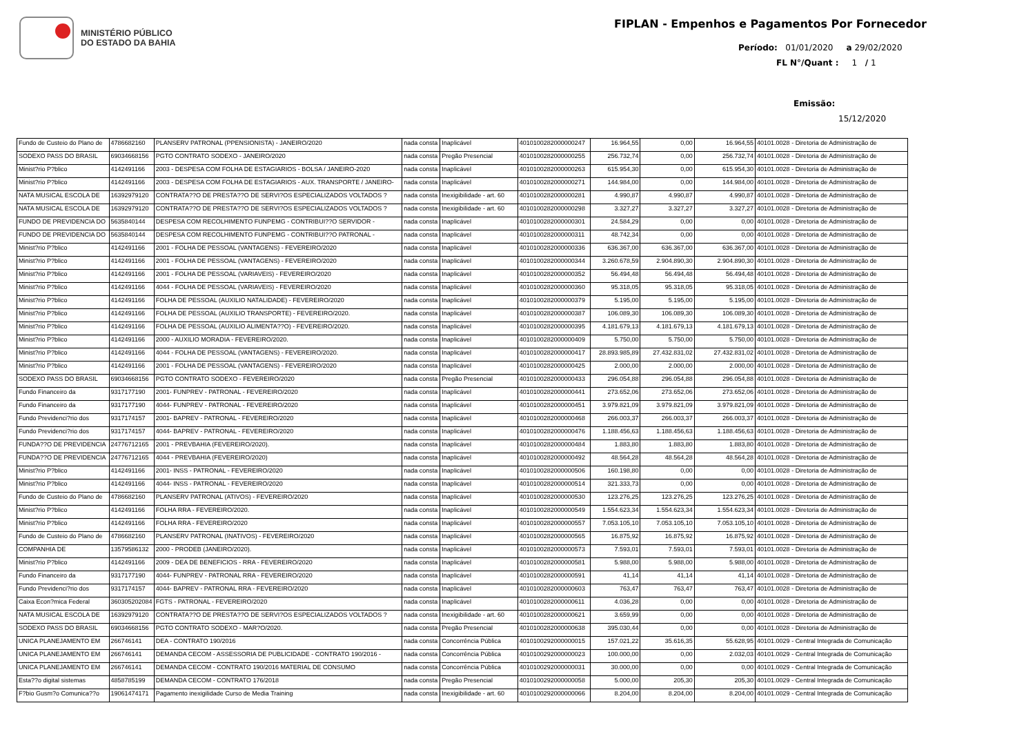MINISTÉRIO PÚBLICO
DO ESTADO DA BAHIA
FIPLAN - Empenhos e Pagamentos Por Fornecedor
Período: 01/01/2020 a 29/02/2020
FL N°/Quant : 1 / 1
Emissão:
15/12/2020
| Fundo de Custeio do Plano de | 4786682160 | PLANSERV PATRONAL (PPENSIONISTA) - JANEIRO/2020 | nada consta | Inaplicável | 4010100282000000247 | 16.964,55 | 0,00 | 16.964,55 | 40101.0028 - Diretoria de Administração de |
| SODEXO PASS DO BRASIL | 69034668156 | PGTO CONTRATO SODEXO - JANEIRO/2020 | nada consta | Pregão Presencial | 4010100282000000255 | 256.732,74 | 0,00 | 256.732,74 | 40101.0028 - Diretoria de Administração de |
| Minist?rio P?blico | 4142491166 | 2003 - DESPESA COM FOLHA DE ESTAGIARIOS - BOLSA / JANEIRO-2020 | nada consta | Inaplicável | 4010100282000000263 | 615.954,30 | 0,00 | 615.954,30 | 40101.0028 - Diretoria de Administração de |
| Minist?rio P?blico | 4142491166 | 2003 - DESPESA COM FOLHA DE ESTAGIARIOS - AUX. TRANSPORTE / JANEIRO- | nada consta | Inaplicável | 4010100282000000271 | 144.984,00 | 0,00 | 144.984,00 | 40101.0028 - Diretoria de Administração de |
| NATA MUSICAL ESCOLA DE | 16392979120 | CONTRATA??O DE PRESTA??O DE SERVI?OS ESPECIALIZADOS VOLTADOS ? | nada consta | Inexigibilidade - art. 60 | 4010100282000000281 | 4.990,87 | 4.990,87 | 4.990,87 | 40101.0028 - Diretoria de Administração de |
| NATA MUSICAL ESCOLA DE | 16392979120 | CONTRATA??O DE PRESTA??O DE SERVI?OS ESPECIALIZADOS VOLTADOS ? | nada consta | Inexigibilidade - art. 60 | 4010100282000000298 | 3.327,27 | 3.327,27 | 3.327,27 | 40101.0028 - Diretoria de Administração de |
| FUNDO DE PREVIDENCIA DO | 5635840144 | DESPESA COM RECOLHIMENTO FUNPEMG - CONTRIBUI??O SERVIDOR - | nada consta | Inaplicável | 4010100282000000301 | 24.584,29 | 0,00 | 0,00 | 40101.0028 - Diretoria de Administração de |
| FUNDO DE PREVIDENCIA DO | 5635840144 | DESPESA COM RECOLHIMENTO FUNPEMG - CONTRIBUI??O PATRONAL - | nada consta | Inaplicável | 4010100282000000311 | 48.742,34 | 0,00 | 0,00 | 40101.0028 - Diretoria de Administração de |
| Minist?rio P?blico | 4142491166 | 2001 - FOLHA DE PESSOAL (VANTAGENS) - FEVEREIRO/2020 | nada consta | Inaplicável | 4010100282000000336 | 636.367,00 | 636.367,00 | 636.367,00 | 40101.0028 - Diretoria de Administração de |
| Minist?rio P?blico | 4142491166 | 2001 - FOLHA DE PESSOAL (VANTAGENS) - FEVEREIRO/2020 | nada consta | Inaplicável | 4010100282000000344 | 3.260.678,59 | 2.904.890,30 | 2.904.890,30 | 40101.0028 - Diretoria de Administração de |
| Minist?rio P?blico | 4142491166 | 2001 - FOLHA DE PESSOAL (VARIAVEIS) - FEVEREIRO/2020 | nada consta | Inaplicável | 4010100282000000352 | 56.494,48 | 56.494,48 | 56.494,48 | 40101.0028 - Diretoria de Administração de |
| Minist?rio P?blico | 4142491166 | 4044 - FOLHA DE PESSOAL (VARIAVEIS) - FEVEREIRO/2020 | nada consta | Inaplicável | 4010100282000000360 | 95.318,05 | 95.318,05 | 95.318,05 | 40101.0028 - Diretoria de Administração de |
| Minist?rio P?blico | 4142491166 | FOLHA DE PESSOAL (AUXILIO NATALIDADE) - FEVEREIRO/2020 | nada consta | Inaplicável | 4010100282000000379 | 5.195,00 | 5.195,00 | 5.195,00 | 40101.0028 - Diretoria de Administração de |
| Minist?rio P?blico | 4142491166 | FOLHA DE PESSOAL (AUXILIO TRANSPORTE) - FEVEREIRO/2020. | nada consta | Inaplicável | 4010100282000000387 | 106.089,30 | 106.089,30 | 106.089,30 | 40101.0028 - Diretoria de Administração de |
| Minist?rio P?blico | 4142491166 | FOLHA DE PESSOAL (AUXILIO ALIMENTA??O) - FEVEREIRO/2020. | nada consta | Inaplicável | 4010100282000000395 | 4.181.679,13 | 4.181.679,13 | 4.181.679,13 | 40101.0028 - Diretoria de Administração de |
| Minist?rio P?blico | 4142491166 | 2000 - AUXILIO MORADIA - FEVEREIRO/2020. | nada consta | Inaplicável | 4010100282000000409 | 5.750,00 | 5.750,00 | 5.750,00 | 40101.0028 - Diretoria de Administração de |
| Minist?rio P?blico | 4142491166 | 4044 - FOLHA DE PESSOAL (VANTAGENS) - FEVEREIRO/2020. | nada consta | Inaplicável | 4010100282000000417 | 28.893.985,89 | 27.432.831,02 | 27.432.831,02 | 40101.0028 - Diretoria de Administração de |
| Minist?rio P?blico | 4142491166 | 2001 - FOLHA DE PESSOAL (VANTAGENS) - FEVEREIRO/2020 | nada consta | Inaplicável | 4010100282000000425 | 2.000,00 | 2.000,00 | 2.000,00 | 40101.0028 - Diretoria de Administração de |
| SODEXO PASS DO BRASIL | 69034668156 | PGTO CONTRATO SODEXO - FEVEREIRO/2020 | nada consta | Pregão Presencial | 4010100282000000433 | 296.054,88 | 296.054,88 | 296.054,88 | 40101.0028 - Diretoria de Administração de |
| Fundo Financeiro da | 9317177190 | 2001- FUNPREV - PATRONAL - FEVEREIRO/2020 | nada consta | Inaplicável | 4010100282000000441 | 273.652,06 | 273.652,06 | 273.652,06 | 40101.0028 - Diretoria de Administração de |
| Fundo Financeiro da | 9317177190 | 4044- FUNPREV - PATRONAL - FEVEREIRO/2020 | nada consta | Inaplicável | 4010100282000000451 | 3.979.821,09 | 3.979.821,09 | 3.979.821,09 | 40101.0028 - Diretoria de Administração de |
| Fundo Previdenci?rio dos | 9317174157 | 2001- BAPREV - PATRONAL - FEVEREIRO/2020 | nada consta | Inaplicável | 4010100282000000468 | 266.003,37 | 266.003,37 | 266.003,37 | 40101.0028 - Diretoria de Administração de |
| Fundo Previdenci?rio dos | 9317174157 | 4044- BAPREV - PATRONAL - FEVEREIRO/2020 | nada consta | Inaplicável | 4010100282000000476 | 1.188.456,63 | 1.188.456,63 | 1.188.456,63 | 40101.0028 - Diretoria de Administração de |
| FUNDA??O DE PREVIDENCIA | 24776712165 | 2001 - PREVBAHIA (FEVEREIRO/2020). | nada consta | Inaplicável | 4010100282000000484 | 1.883,80 | 1.883,80 | 1.883,80 | 40101.0028 - Diretoria de Administração de |
| FUNDA??O DE PREVIDENCIA | 24776712165 | 4044 - PREVBAHIA (FEVEREIRO/2020) | nada consta | Inaplicável | 4010100282000000492 | 48.564,28 | 48.564,28 | 48.564,28 | 40101.0028 - Diretoria de Administração de |
| Minist?rio P?blico | 4142491166 | 2001- INSS - PATRONAL - FEVEREIRO/2020 | nada consta | Inaplicável | 4010100282000000506 | 160.198,80 | 0,00 | 0,00 | 40101.0028 - Diretoria de Administração de |
| Minist?rio P?blico | 4142491166 | 4044- INSS - PATRONAL - FEVEREIRO/2020 | nada consta | Inaplicável | 4010100282000000514 | 321.333,73 | 0,00 | 0,00 | 40101.0028 - Diretoria de Administração de |
| Fundo de Custeio do Plano de | 4786682160 | PLANSERV PATRONAL (ATIVOS) - FEVEREIRO/2020 | nada consta | Inaplicável | 4010100282000000530 | 123.276,25 | 123.276,25 | 123.276,25 | 40101.0028 - Diretoria de Administração de |
| Minist?rio P?blico | 4142491166 | FOLHA RRA - FEVEREIRO/2020. | nada consta | Inaplicável | 4010100282000000549 | 1.554.623,34 | 1.554.623,34 | 1.554.623,34 | 40101.0028 - Diretoria de Administração de |
| Minist?rio P?blico | 4142491166 | FOLHA RRA - FEVEREIRO/2020 | nada consta | Inaplicável | 4010100282000000557 | 7.053.105,10 | 7.053.105,10 | 7.053.105,10 | 40101.0028 - Diretoria de Administração de |
| Fundo de Custeio do Plano de | 4786682160 | PLANSERV PATRONAL (INATIVOS) - FEVEREIRO/2020 | nada consta | Inaplicável | 4010100282000000565 | 16.875,92 | 16.875,92 | 16.875,92 | 40101.0028 - Diretoria de Administração de |
| COMPANHIA DE | 13579586132 | 2000 - PRODEB (JANEIRO/2020). | nada consta | Inaplicável | 4010100282000000573 | 7.593,01 | 7.593,01 | 7.593,01 | 40101.0028 - Diretoria de Administração de |
| Minist?rio P?blico | 4142491166 | 2009 - DEA DE BENEFICIOS - RRA - FEVEREIRO/2020 | nada consta | Inaplicável | 4010100282000000581 | 5.988,00 | 5.988,00 | 5.988,00 | 40101.0028 - Diretoria de Administração de |
| Fundo Financeiro da | 9317177190 | 4044- FUNPREV - PATRONAL RRA - FEVEREIRO/2020 | nada consta | Inaplicável | 4010100282000000591 | 41,14 | 41,14 | 41,14 | 40101.0028 - Diretoria de Administração de |
| Fundo Previdenci?rio dos | 9317174157 | 4044- BAPREV - PATRONAL RRA - FEVEREIRO/2020 | nada consta | Inaplicável | 4010100282000000603 | 763,47 | 763,47 | 763,47 | 40101.0028 - Diretoria de Administração de |
| Caixa Econ?mica Federal | 360305202084 | FGTS - PATRONAL - FEVEREIRO/2020 | nada consta | Inaplicável | 4010100282000000611 | 4.036,28 | 0,00 | 0,00 | 40101.0028 - Diretoria de Administração de |
| NATA MUSICAL ESCOLA DE | 16392979120 | CONTRATA??O DE PRESTA??O DE SERVI?OS ESPECIALIZADOS VOLTADOS ? | nada consta | Inexigibilidade - art. 60 | 4010100282000000621 | 3.659,99 | 0,00 | 0,00 | 40101.0028 - Diretoria de Administração de |
| SODEXO PASS DO BRASIL | 69034668156 | PGTO CONTRATO SODEXO - MAR?O/2020. | nada consta | Pregão Presencial | 4010100282000000638 | 395.030,44 | 0,00 | 0,00 | 40101.0028 - Diretoria de Administração de |
| UNICA PLANEJAMENTO EM | 266746141 | DEA - CONTRATO 190/2016 | nada consta | Concorrência Pública | 4010100292000000015 | 157.021,22 | 35.616,35 | 55.628,95 | 40101.0029 - Central Integrada de Comunicação |
| UNICA PLANEJAMENTO EM | 266746141 | DEMANDA CECOM - ASSESSORIA DE PUBLICIDADE - CONTRATO 190/2016 - | nada consta | Concorrência Pública | 4010100292000000023 | 100.000,00 | 0,00 | 2.032,03 | 40101.0029 - Central Integrada de Comunicação |
| UNICA PLANEJAMENTO EM | 266746141 | DEMANDA CECOM - CONTRATO 190/2016 MATERIAL DE CONSUMO | nada consta | Concorrência Pública | 4010100292000000031 | 30.000,00 | 0,00 | 0,00 | 40101.0029 - Central Integrada de Comunicação |
| Esta??o digital sistemas | 4858785199 | DEMANDA CECOM - CONTRATO 176/2018 | nada consta | Pregão Presencial | 4010100292000000058 | 5.000,00 | 205,30 | 205,30 | 40101.0029 - Central Integrada de Comunicação |
| F?bio Gusm?o Comunica??o | 19061474171 | Pagamento inexigilidade Curso de Media Training | nada consta | Inexigibilidade - art. 60 | 4010100292000000066 | 8.204,00 | 8.204,00 | 8.204,00 | 40101.0029 - Central Integrada de Comunicação |